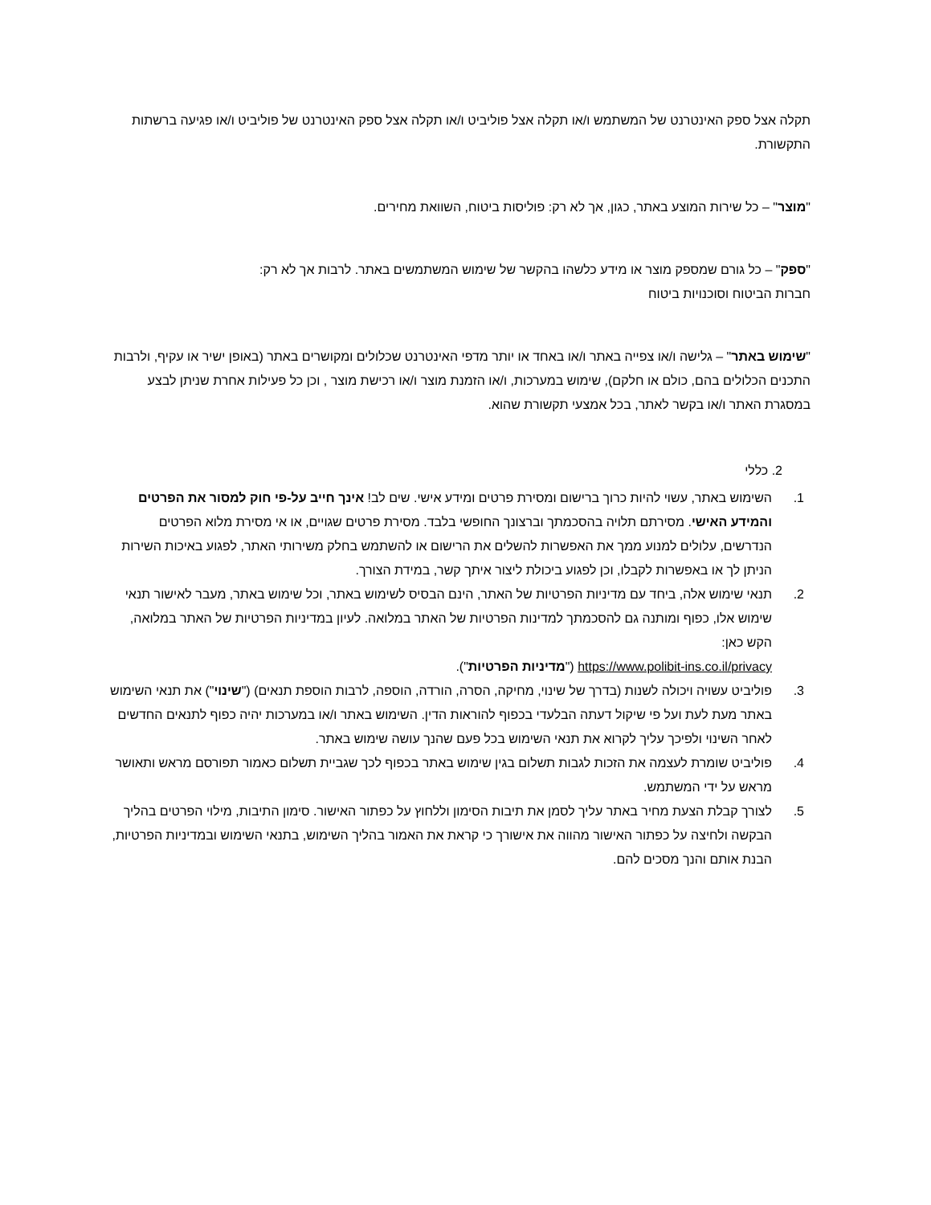תקלה אצל ספק האינטרנט של המשתמש ו/או תקלה אצל פוליביט ו/או תקלה אצל ספק האינטרנט של פוליביט ו/או פגיעה ברשתות התקשורת.
"מוצר" – כל שירות המוצע באתר, כגון, אך לא רק: פוליסות ביטוח, השוואת מחירים.
"ספק" – כל גורם שמספק מוצר או מידע כלשהו בהקשר של שימוש המשתמשים באתר. לרבות אך לא רק:
חברות הביטוח וסוכנויות ביטוח
"שימוש באתר" – גלישה ו/או צפייה באתר ו/או באחד או יותר מדפי האינטרנט שכלולים ומקושרים באתר (באופן ישיר או עקיף, ולרבות התכנים הכלולים בהם, כולם או חלקם), שימוש במערכות, ו/או הזמנת מוצר ו/או רכישת מוצר , וכן כל פעילות אחרת שניתן לבצע במסגרת האתר ו/או בקשר לאתר, בכל אמצעי תקשורת שהוא.
2. כללי
1. השימוש באתר, עשוי להיות כרוך ברישום ומסירת פרטים ומידע אישי. שים לב! אינך חייב על-פי חוק למסור את הפרטים והמידע האישי. מסירתם תלויה בהסכמתך וברצונך החופשי בלבד. מסירת פרטים שגויים, או אי מסירת מלוא הפרטים הנדרשים, עלולים למנוע ממך את האפשרות להשלים את הרישום או להשתמש בחלק משירותי האתר, לפגוע באיכות השירות הניתן לך או באפשרות לקבלו, וכן לפגוע ביכולת ליצור איתך קשר, במידת הצורך.
2. תנאי שימוש אלה, ביחד עם מדיניות הפרטיות של האתר, הינם הבסיס לשימוש באתר, וכל שימוש באתר, מעבר לאישור תנאי שימוש אלו, כפוף ומותנה גם להסכמתך למדינות הפרטיות של האתר במלואה. לעיון במדיניות הפרטיות של האתר במלואה, הקש כאן:
https://www.polibit-ins.co.il/privacy ("מדיניות הפרטיות").
3. פוליביט עשויה ויכולה לשנות (בדרך של שינוי, מחיקה, הסרה, הורדה, הוספה, לרבות הוספת תנאים) ("שינוי") את תנאי השימוש באתר מעת לעת ועל פי שיקול דעתה הבלעדי בכפוף להוראות הדין. השימוש באתר ו/או במערכות יהיה כפוף לתנאים החדשים לאחר השינוי ולפיכך עליך לקרוא את תנאי השימוש בכל פעם שהנך עושה שימוש באתר.
4. פוליביט שומרת לעצמה את הזכות לגבות תשלום בגין שימוש באתר בכפוף לכך שגביית תשלום כאמור תפורסם מראש ותאושר מראש על ידי המשתמש.
5. לצורך קבלת הצעת מחיר באתר עליך לסמן את תיבות הסימון וללחוץ על כפתור האישור. סימון התיבות, מילוי הפרטים בהליך הבקשה ולחיצה על כפתור האישור מהווה את אישורך כי קראת את האמור בהליך השימוש, בתנאי השימוש ובמדיניות הפרטיות, הבנת אותם והנך מסכים להם.